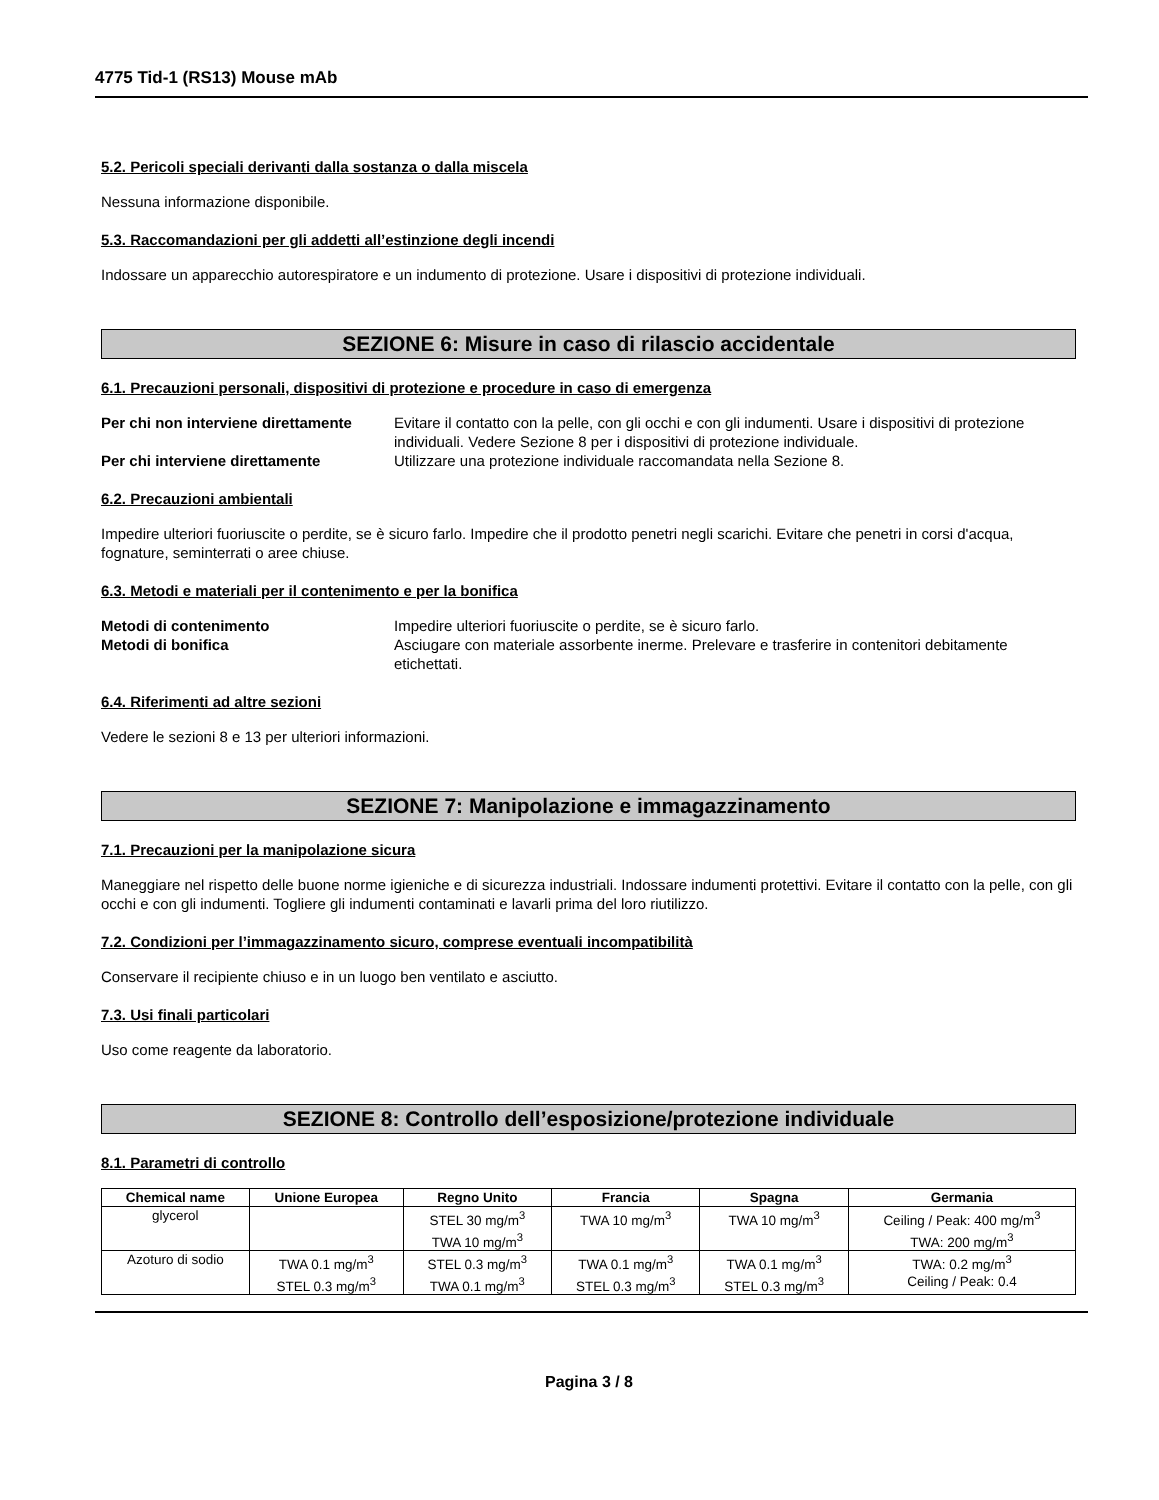4775 Tid-1 (RS13) Mouse mAb
5.2. Pericoli speciali derivanti dalla sostanza o dalla miscela
Nessuna informazione disponibile.
5.3. Raccomandazioni per gli addetti all’estinzione degli incendi
Indossare un apparecchio autorespiratore e un indumento di protezione. Usare i dispositivi di protezione individuali.
SEZIONE 6: Misure in caso di rilascio accidentale
6.1. Precauzioni personali, dispositivi di protezione e procedure in caso di emergenza
Per chi non interviene direttamente Evitare il contatto con la pelle, con gli occhi e con gli indumenti. Usare i dispositivi di protezione individuali. Vedere Sezione 8 per i dispositivi di protezione individuale. Per chi interviene direttamente Utilizzare una protezione individuale raccomandata nella Sezione 8.
6.2. Precauzioni ambientali
Impedire ulteriori fuoriuscite o perdite, se è sicuro farlo. Impedire che il prodotto penetri negli scarichi. Evitare che penetri in corsi d'acqua, fognature, seminterrati o aree chiuse.
6.3. Metodi e materiali per il contenimento e per la bonifica
Metodi di contenimento Impedire ulteriori fuoriuscite o perdite, se è sicuro farlo. Metodi di bonifica Asciugare con materiale assorbente inerme. Prelevare e trasferire in contenitori debitamente etichettati.
6.4. Riferimenti ad altre sezioni
Vedere le sezioni 8 e 13 per ulteriori informazioni.
SEZIONE 7: Manipolazione e immagazzinamento
7.1. Precauzioni per la manipolazione sicura
Maneggiare nel rispetto delle buone norme igieniche e di sicurezza industriali. Indossare indumenti protettivi. Evitare il contatto con la pelle, con gli occhi e con gli indumenti. Togliere gli indumenti contaminati e lavarli prima del loro riutilizzo.
7.2. Condizioni per l’immagazzinamento sicuro, comprese eventuali incompatibilità
Conservare il recipiente chiuso e in un luogo ben ventilato e asciutto.
7.3. Usi finali particolari
Uso come reagente da laboratorio.
SEZIONE 8: Controllo dell’esposizione/protezione individuale
8.1. Parametri di controllo
| Chemical name | Unione Europea | Regno Unito | Francia | Spagna | Germania |
| --- | --- | --- | --- | --- | --- |
| glycerol | | STEL 30 mg/m<sup>3</sup> TWA 10 mg/m<sup>3</sup> | TWA 10 mg/m<sup>3</sup> | TWA 10 mg/m<sup>3</sup> | Ceiling / Peak: 400 mg/m<sup>3</sup> TWA: 200 mg/m<sup>3</sup> |
| Azoturo di sodio | TWA 0.1 mg/m<sup>3</sup> STEL 0.3 mg/m<sup>3</sup> | STEL 0.3 mg/m<sup>3</sup> TWA 0.1 mg/m<sup>3</sup> | TWA 0.1 mg/m<sup>3</sup> STEL 0.3 mg/m<sup>3</sup> | TWA 0.1 mg/m<sup>3</sup> STEL 0.3 mg/m<sup>3</sup> | TWA: 0.2 mg/m<sup>3</sup> Ceiling / Peak: 0.4 |
Pagina 3 / 8